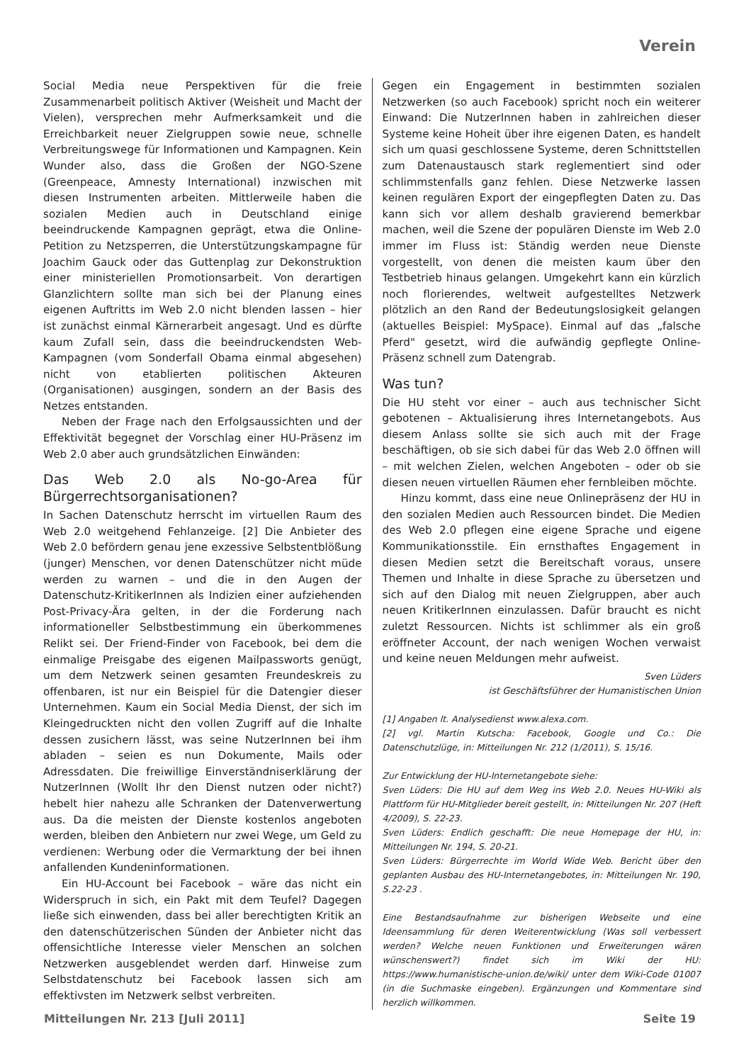Verein
Social Media neue Perspektiven für die freie Zusammenarbeit politisch Aktiver (Weisheit und Macht der Vielen), versprechen mehr Aufmerksamkeit und die Erreichbarkeit neuer Zielgruppen sowie neue, schnelle Verbreitungswege für Informationen und Kampagnen. Kein Wunder also, dass die Großen der NGO-Szene (Greenpeace, Amnesty International) inzwischen mit diesen Instrumenten arbeiten. Mittlerweile haben die sozialen Medien auch in Deutschland einige beeindruckende Kampagnen geprägt, etwa die Online-Petition zu Netzsperren, die Unterstützungskampagne für Joachim Gauck oder das Guttenplag zur Dekonstruktion einer ministeriellen Promotionsarbeit. Von derartigen Glanzlichtern sollte man sich bei der Planung eines eigenen Auftritts im Web 2.0 nicht blenden lassen – hier ist zunächst einmal Kärnerarbeit angesagt. Und es dürfte kaum Zufall sein, dass die beeindruckendsten Web-Kampagnen (vom Sonderfall Obama einmal abgesehen) nicht von etablierten politischen Akteuren (Organisationen) ausgingen, sondern an der Basis des Netzes entstanden.
Neben der Frage nach den Erfolgsaussichten und der Effektivität begegnet der Vorschlag einer HU-Präsenz im Web 2.0 aber auch grundsätzlichen Einwänden:
Das Web 2.0 als No-go-Area für Bürgerrechtsorganisationen?
In Sachen Datenschutz herrscht im virtuellen Raum des Web 2.0 weitgehend Fehlanzeige. [2] Die Anbieter des Web 2.0 befördern genau jene exzessive Selbstentblößung (junger) Menschen, vor denen Datenschützer nicht müde werden zu warnen – und die in den Augen der Datenschutz-KritikerInnen als Indizien einer aufziehenden Post-Privacy-Ära gelten, in der die Forderung nach informationeller Selbstbestimmung ein überkommenes Relikt sei. Der Friend-Finder von Facebook, bei dem die einmalige Preisgabe des eigenen Mailpassworts genügt, um dem Netzwerk seinen gesamten Freundeskreis zu offenbaren, ist nur ein Beispiel für die Datengier dieser Unternehmen. Kaum ein Social Media Dienst, der sich im Kleingedruckten nicht den vollen Zugriff auf die Inhalte dessen zusichern lässt, was seine NutzerInnen bei ihm abladen – seien es nun Dokumente, Mails oder Adressdaten. Die freiwillige Einverständniserklärung der NutzerInnen (Wollt Ihr den Dienst nutzen oder nicht?) hebelt hier nahezu alle Schranken der Datenverwertung aus. Da die meisten der Dienste kostenlos angeboten werden, bleiben den Anbietern nur zwei Wege, um Geld zu verdienen: Werbung oder die Vermarktung der bei ihnen anfallenden Kundeninformationen.
Ein HU-Account bei Facebook – wäre das nicht ein Widerspruch in sich, ein Pakt mit dem Teufel? Dagegen ließe sich einwenden, dass bei aller berechtigten Kritik an den datenschützerischen Sünden der Anbieter nicht das offensichtliche Interesse vieler Menschen an solchen Netzwerken ausgeblendet werden darf. Hinweise zum Selbstdatenschutz bei Facebook lassen sich am effektivsten im Netzwerk selbst verbreiten.
Gegen ein Engagement in bestimmten sozialen Netzwerken (so auch Facebook) spricht noch ein weiterer Einwand: Die NutzerInnen haben in zahlreichen dieser Systeme keine Hoheit über ihre eigenen Daten, es handelt sich um quasi geschlossene Systeme, deren Schnittstellen zum Datenaustausch stark reglementiert sind oder schlimmstenfalls ganz fehlen. Diese Netzwerke lassen keinen regulären Export der eingepflegten Daten zu. Das kann sich vor allem deshalb gravierend bemerkbar machen, weil die Szene der populären Dienste im Web 2.0 immer im Fluss ist: Ständig werden neue Dienste vorgestellt, von denen die meisten kaum über den Testbetrieb hinaus gelangen. Umgekehrt kann ein kürzlich noch florierendes, weltweit aufgestelltes Netzwerk plötzlich an den Rand der Bedeutungslosigkeit gelangen (aktuelles Beispiel: MySpace). Einmal auf das „falsche Pferd" gesetzt, wird die aufwändig gepflegte Online-Präsenz schnell zum Datengrab.
Was tun?
Die HU steht vor einer – auch aus technischer Sicht gebotenen – Aktualisierung ihres Internetangebots. Aus diesem Anlass sollte sie sich auch mit der Frage beschäftigen, ob sie sich dabei für das Web 2.0 öffnen will – mit welchen Zielen, welchen Angeboten – oder ob sie diesen neuen virtuellen Räumen eher fernbleiben möchte.
Hinzu kommt, dass eine neue Onlinepräsenz der HU in den sozialen Medien auch Ressourcen bindet. Die Medien des Web 2.0 pflegen eine eigene Sprache und eigene Kommunikationsstile. Ein ernsthaftes Engagement in diesen Medien setzt die Bereitschaft voraus, unsere Themen und Inhalte in diese Sprache zu übersetzen und sich auf den Dialog mit neuen Zielgruppen, aber auch neuen KritikerInnen einzulassen. Dafür braucht es nicht zuletzt Ressourcen. Nichts ist schlimmer als ein groß eröffneter Account, der nach wenigen Wochen verwaist und keine neuen Meldungen mehr aufweist.
Sven Lüders
ist Geschäftsführer der Humanistischen Union
[1] Angaben lt. Analysedienst www.alexa.com.
[2] vgl. Martin Kutscha: Facebook, Google und Co.: Die Datenschutzlüge, in: Mitteilungen Nr. 212 (1/2011), S. 15/16.
Zur Entwicklung der HU-Internetangebote siehe:
Sven Lüders: Die HU auf dem Weg ins Web 2.0. Neues HU-Wiki als Plattform für HU-Mitglieder bereit gestellt, in: Mitteilungen Nr. 207 (Heft 4/2009), S. 22-23.
Sven Lüders: Endlich geschafft: Die neue Homepage der HU, in: Mitteilungen Nr. 194, S. 20-21.
Sven Lüders: Bürgerrechte im World Wide Web. Bericht über den geplanten Ausbau des HU-Internetangebotes, in: Mitteilungen Nr. 190, S.22-23 .
Eine Bestandsaufnahme zur bisherigen Webseite und eine Ideensammlung für deren Weiterentwicklung (Was soll verbessert werden? Welche neuen Funktionen und Erweiterungen wären wünschenswert?) findet sich im Wiki der HU: https://www.humanistische-union.de/wiki/ unter dem Wiki-Code 01007 (in die Suchmaske eingeben). Ergänzungen und Kommentare sind herzlich willkommen.
Mitteilungen Nr. 213 [Juli 2011] Seite 19